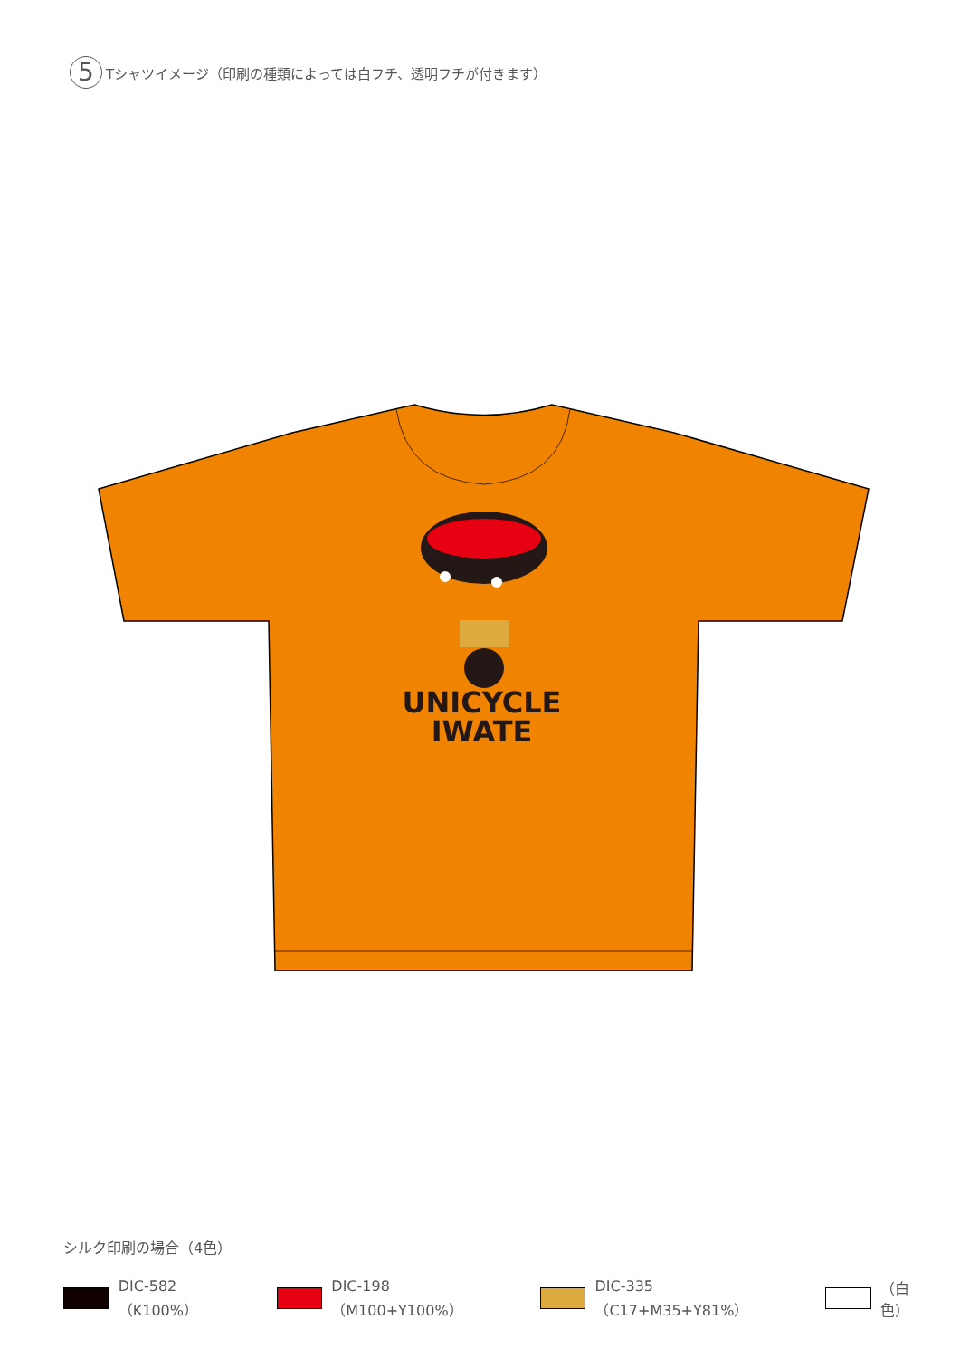5
Tシャツイメージ（印刷の種類によっては白フチ、透明フチが付きます）
UNICYCLE
IWATE
シルク印刷の場合（4色）
DIC-582（K100%） DIC-198（M100+Y100%） DIC-335（C17+M35+Y81%） （白色）